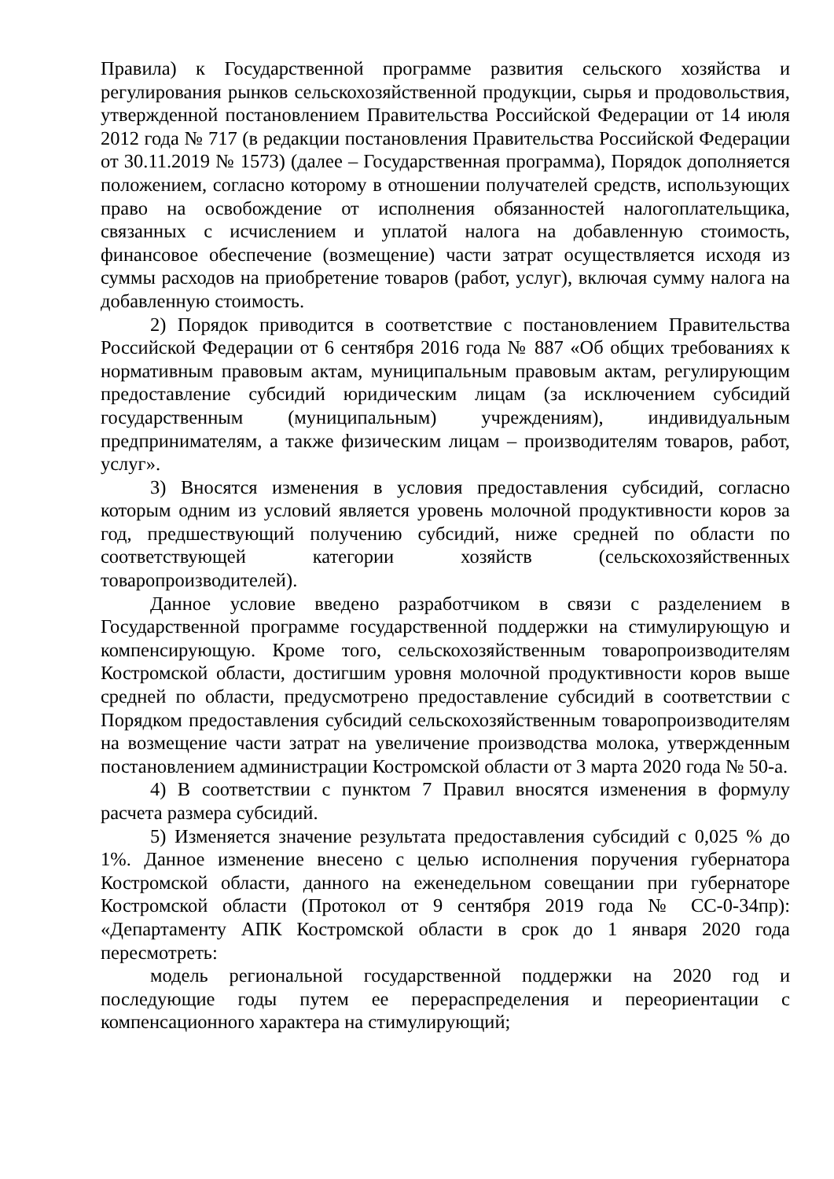Правила) к Государственной программе развития сельского хозяйства и регулирования рынков сельскохозяйственной продукции, сырья и продовольствия, утвержденной постановлением Правительства Российской Федерации от 14 июля 2012 года № 717 (в редакции постановления Правительства Российской Федерации от 30.11.2019 № 1573) (далее – Государственная программа), Порядок дополняется положением, согласно которому в отношении получателей средств, использующих право на освобождение от исполнения обязанностей налогоплательщика, связанных с исчислением и уплатой налога на добавленную стоимость, финансовое обеспечение (возмещение) части затрат осуществляется исходя из суммы расходов на приобретение товаров (работ, услуг), включая сумму налога на добавленную стоимость.
2) Порядок приводится в соответствие с постановлением Правительства Российской Федерации от 6 сентября 2016 года № 887 «Об общих требованиях к нормативным правовым актам, муниципальным правовым актам, регулирующим предоставление субсидий юридическим лицам (за исключением субсидий государственным (муниципальным) учреждениям), индивидуальным предпринимателям, а также физическим лицам – производителям товаров, работ, услуг».
3) Вносятся изменения в условия предоставления субсидий, согласно которым одним из условий является уровень молочной продуктивности коров за год, предшествующий получению субсидий, ниже средней по области по соответствующей категории хозяйств (сельскохозяйственных товаропроизводителей).
Данное условие введено разработчиком в связи с разделением в Государственной программе государственной поддержки на стимулирующую и компенсирующую. Кроме того, сельскохозяйственным товаропроизводителям Костромской области, достигшим уровня молочной продуктивности коров выше средней по области, предусмотрено предоставление субсидий в соответствии с Порядком предоставления субсидий сельскохозяйственным товаропроизводителям на возмещение части затрат на увеличение производства молока, утвержденным постановлением администрации Костромской области от 3 марта 2020 года № 50-а.
4) В соответствии с пунктом 7 Правил вносятся изменения в формулу расчета размера субсидий.
5) Изменяется значение результата предоставления субсидий с 0,025 % до 1%. Данное изменение внесено с целью исполнения поручения губернатора Костромской области, данного на еженедельном совещании при губернаторе Костромской области (Протокол от 9 сентября 2019 года № СС-0-34пр): «Департаменту АПК Костромской области в срок до 1 января 2020 года пересмотреть:
модель региональной государственной поддержки на 2020 год и последующие годы путем ее перераспределения и переориентации с компенсационного характера на стимулирующий;